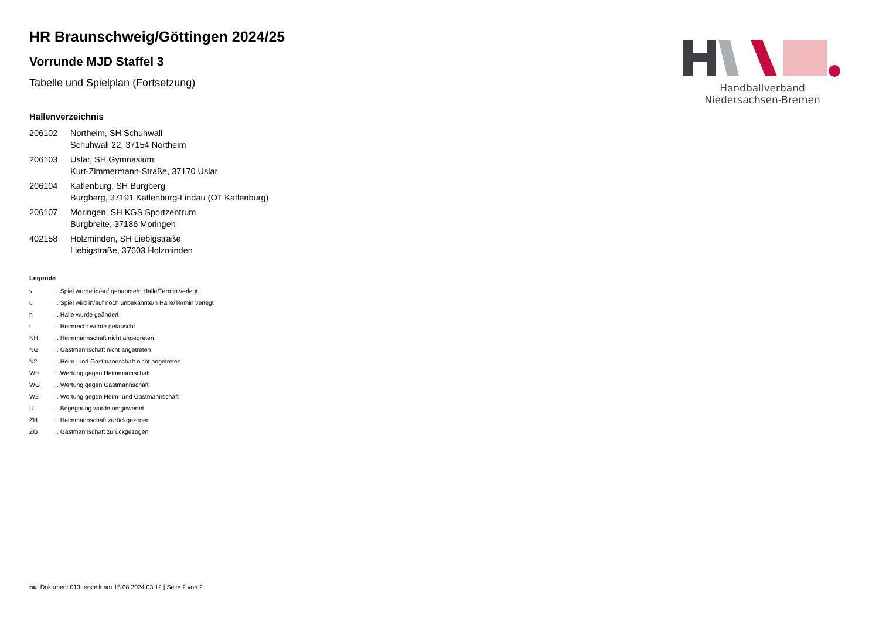Handballverband Niedersachsen-Bremen
HR Braunschweig/Göttingen 2024/25
Vorrunde MJD Staffel 3
Tabelle und Spielplan (Fortsetzung)
Hallenverzeichnis
| 206102 | Northeim, SH Schuhwall Schuhwall 22, 37154 Northeim |
| 206103 | Uslar, SH Gymnasium Kurt-Zimmermann-Straße, 37170 Uslar |
| 206104 | Katlenburg, SH Burgberg Burgberg, 37191 Katlenburg-Lindau (OT Katlenburg) |
| 206107 | Moringen, SH KGS Sportzentrum Burgbreite, 37186 Moringen |
| 402158 | Holzminden, SH Liebigstraße Liebigstraße, 37603 Holzminden |
Legende
| v | ... Spiel wurde in/auf genannte/n Halle/Termin verlegt |
| u | ... Spiel wird in/auf noch unbekannte/n Halle/Termin verlegt |
| h | ... Halle wurde geändert |
| t | ... Heimrecht wurde getauscht |
| NH | ... Heimmannschaft nicht angegreten |
| NG | ... Gastmannschaft nicht angetreten |
| N2 | ... Heim- und Gastmannschaft nicht angetreten |
| WH | ... Wertung gegen Heimmannschaft |
| WG | ... Wertung gegen Gastmannschaft |
| W2 | ... Wertung gegen Heim- und Gastmannschaft |
| U | ... Begegnung wurde umgewertet |
| ZH | ... Heimmannschaft zurückgezogen |
| ZG | ... Gastmannschaft zurückgezogen |
nu .Dokument 013, erstellt am 15.08.2024 03:12 | Seite 2 von 2